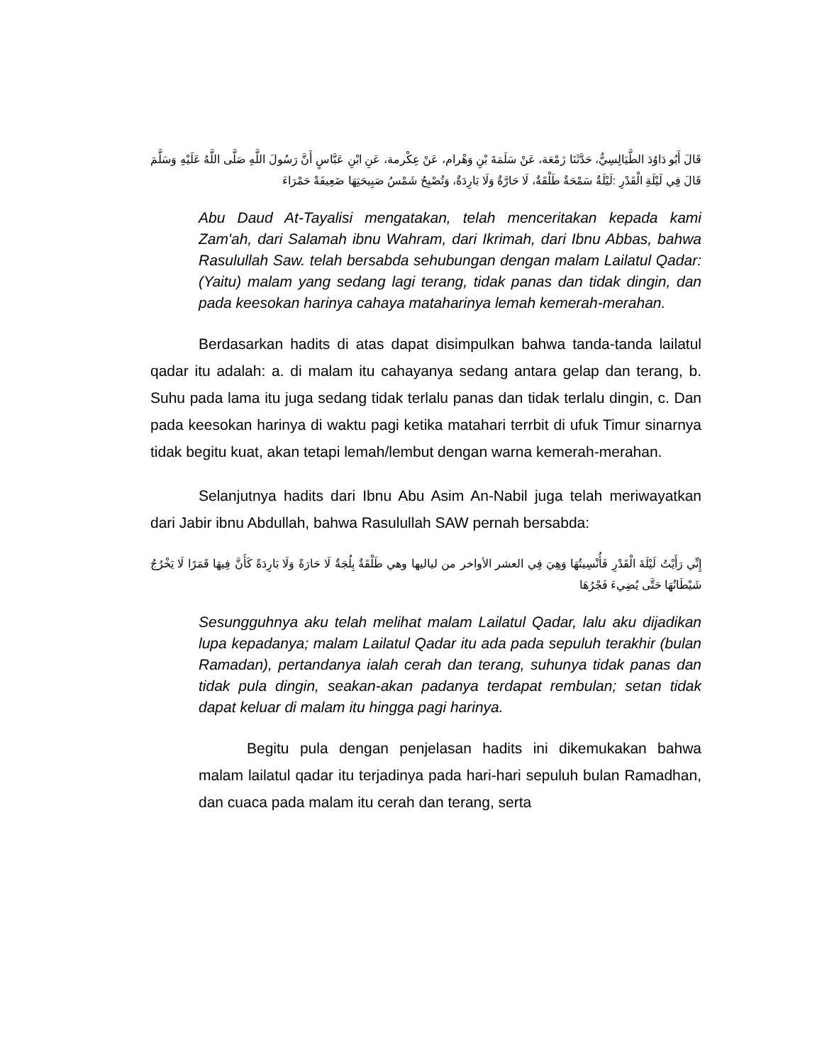قَالَ أَبُو دَاوُدَ الطَّيَالِسِيُّ، حَدَّثَنَا زَمْعَة، عَنْ سَلَمَةَ بْنِ وَهْرام، عَنْ عِكْرمة، عَنِ ابْنِ عَبَّاسٍ أَنَّ رَسُولَ اللَّهِ صَلَّى اللَّهُ عَلَيْهِ وَسَلَّمَ قَالَ فِي لَيْلَةِ الْقَدْرِ :لَيْلَةٌ سَمْحَةٌ طَلْقَةٌ، لَا حَارَّةٌ وَلَا بَارِدَةٌ، وَتُصْبِحُ شَمْسُ صَبِيحَتِهَا ضَعِيفَةً حَمْرَاءَ
Abu Daud At-Tayalisi mengatakan, telah menceritakan kepada kami Zam'ah, dari Salamah ibnu Wahram, dari Ikrimah, dari Ibnu Abbas, bahwa Rasulullah Saw. telah bersabda sehubungan dengan malam Lailatul Qadar: (Yaitu) malam yang sedang lagi terang, tidak panas dan tidak dingin, dan pada keesokan harinya cahaya mataharinya lemah kemerah-merahan.
Berdasarkan hadits di atas dapat disimpulkan bahwa tanda-tanda lailatul qadar itu adalah: a. di malam itu cahayanya sedang antara gelap dan terang, b. Suhu pada lama itu juga sedang tidak terlalu panas dan tidak terlalu dingin, c. Dan pada keesokan harinya di waktu pagi ketika matahari terrbit di ufuk Timur sinarnya tidak begitu kuat, akan tetapi lemah/lembut dengan warna kemerah-merahan.
Selanjutnya hadits dari Ibnu Abu Asim An-Nabil juga telah meriwayatkan dari Jabir ibnu Abdullah, bahwa Rasulullah SAW pernah bersabda:
إِنِّي رَأَيْتُ لَيْلَةَ الْقَدْرِ فَأُنْسِيتُهَا وَهِيَ فِي العشر الأواخر من لياليها وهي طَلْقَةٌ بِلُجَةٌ لَا حَارَةً وَلَا بَارِدَةً كَأَنَّ فِيهَا قَمَرًا لَا يَخْرُجُ شَيْطَانُهَا حَتَّى يُضِيءَ فَجْرُهَا
Sesungguhnya aku telah melihat malam Lailatul Qadar, lalu aku dijadikan lupa kepadanya; malam Lailatul Qadar itu ada pada sepuluh terakhir (bulan Ramadan), pertandanya ialah cerah dan terang, suhunya tidak panas dan tidak pula dingin, seakan-akan padanya terdapat rembulan; setan tidak dapat keluar di malam itu hingga pagi harinya.
Begitu pula dengan penjelasan hadits ini dikemukakan bahwa malam lailatul qadar itu terjadinya pada hari-hari sepuluh bulan Ramadhan, dan cuaca pada malam itu cerah dan terang, serta